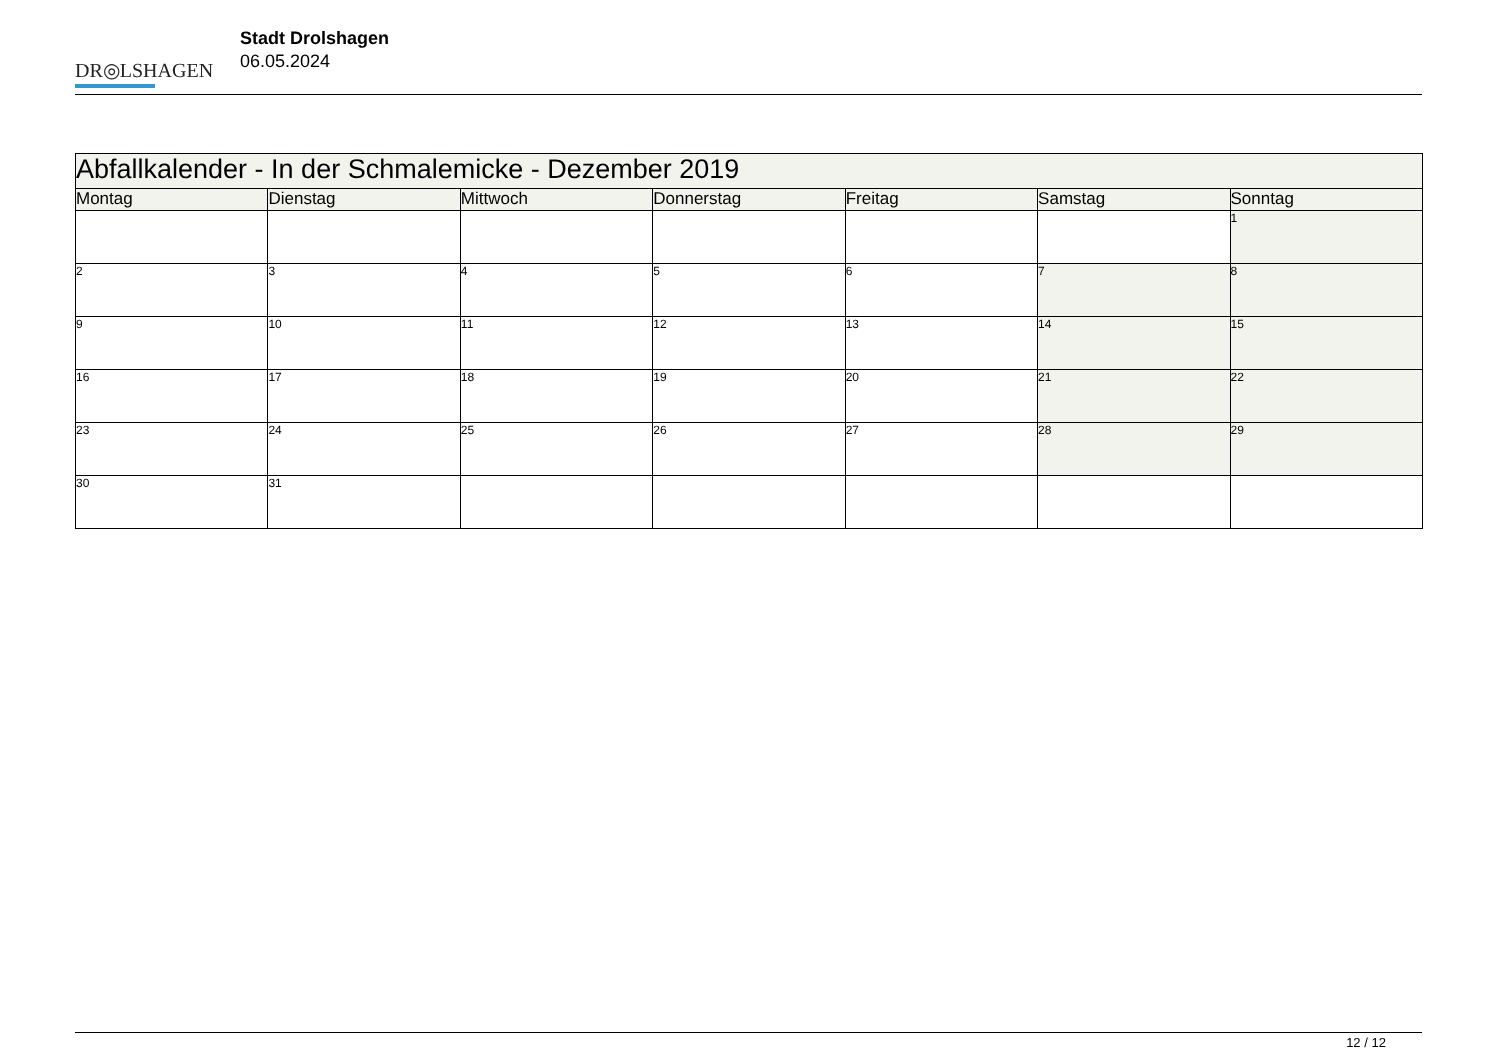DR◎LSHAGEN
Stadt Drolshagen
06.05.2024
| Abfallkalender - In der Schmalemicke - Dezember 2019 | | | | | | |
| --- | --- | --- | --- | --- | --- | --- |
| Montag | Dienstag | Mittwoch | Donnerstag | Freitag | Samstag | Sonntag |
| | | | | | | 1 |
| 2 | 3 | 4 | 5 | 6 | 7 | 8 |
| 9 | 10 | 11 | 12 | 13 | 14 | 15 |
| 16 | 17 | 18 | 19 | 20 | 21 | 22 |
| 23 | 24 | 25 | 26 | 27 | 28 | 29 |
| 30 | 31 | | | | | |
12 / 12